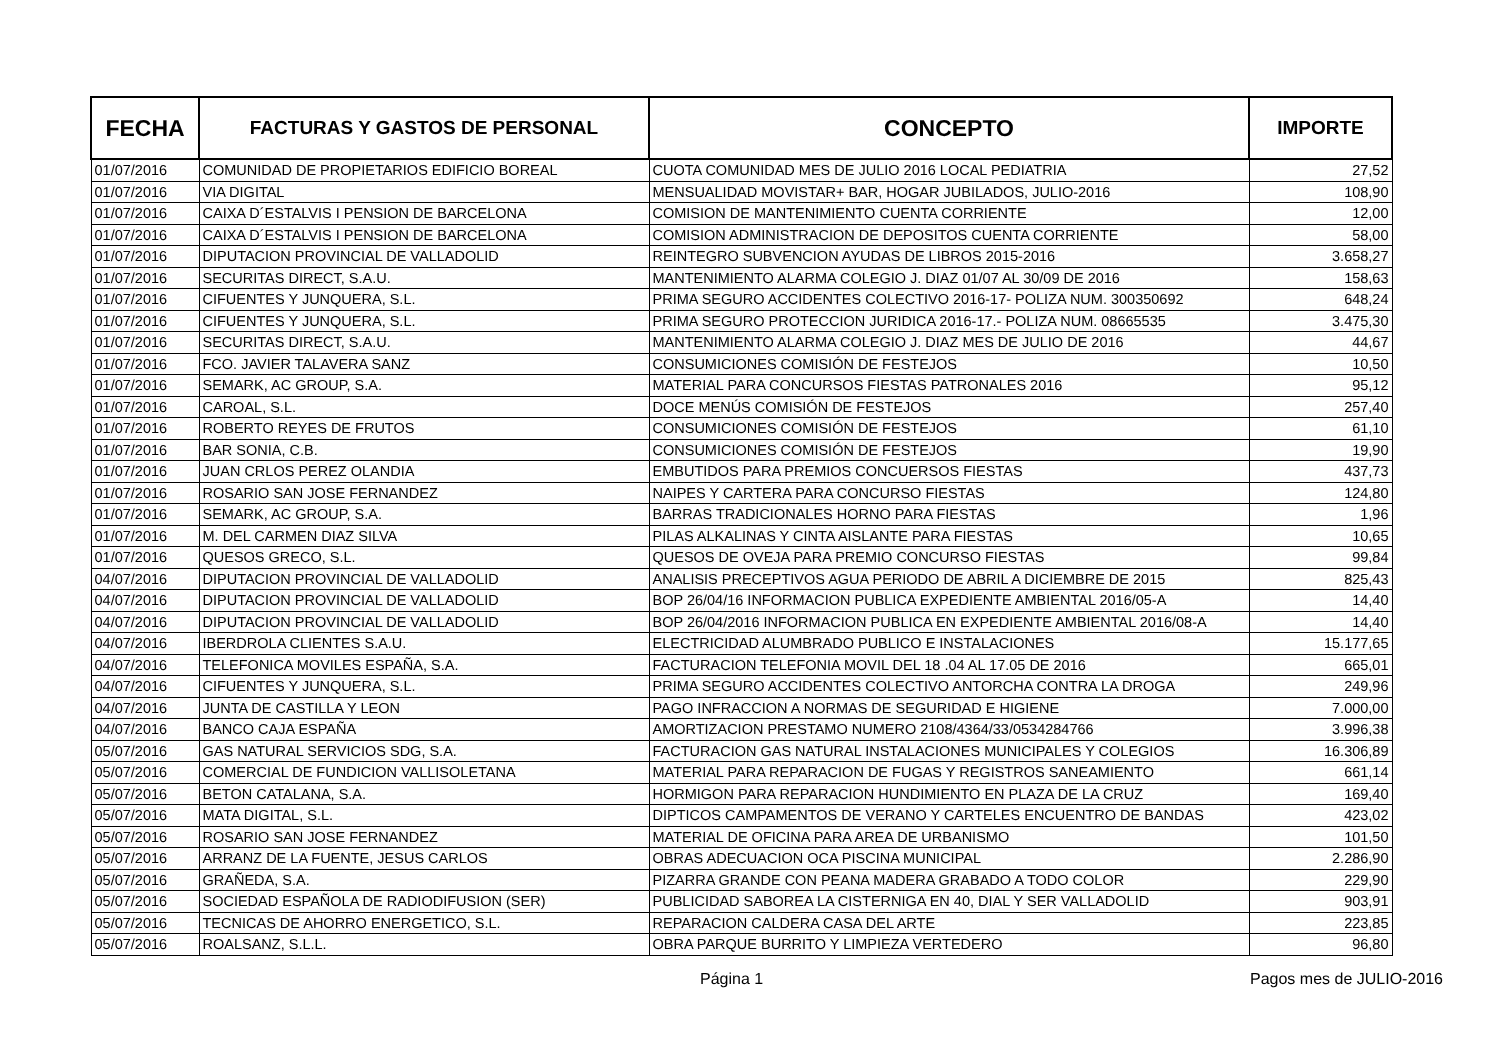| FECHA | FACTURAS Y GASTOS DE PERSONAL | CONCEPTO | IMPORTE |
| --- | --- | --- | --- |
| 01/07/2016 | COMUNIDAD DE PROPIETARIOS EDIFICIO BOREAL | CUOTA COMUNIDAD MES DE JULIO 2016 LOCAL PEDIATRIA | 27,52 |
| 01/07/2016 | VIA DIGITAL | MENSUALIDAD MOVISTAR+ BAR, HOGAR JUBILADOS, JULIO-2016 | 108,90 |
| 01/07/2016 | CAIXA D´ESTALVIS I PENSION DE BARCELONA | COMISION DE MANTENIMIENTO CUENTA CORRIENTE | 12,00 |
| 01/07/2016 | CAIXA D´ESTALVIS I PENSION DE BARCELONA | COMISION ADMINISTRACION DE DEPOSITOS CUENTA CORRIENTE | 58,00 |
| 01/07/2016 | DIPUTACION PROVINCIAL DE VALLADOLID | REINTEGRO SUBVENCION AYUDAS DE LIBROS 2015-2016 | 3.658,27 |
| 01/07/2016 | SECURITAS DIRECT, S.A.U. | MANTENIMIENTO ALARMA COLEGIO J. DIAZ 01/07 AL 30/09 DE 2016 | 158,63 |
| 01/07/2016 | CIFUENTES Y JUNQUERA, S.L. | PRIMA SEGURO ACCIDENTES COLECTIVO 2016-17- POLIZA NUM. 300350692 | 648,24 |
| 01/07/2016 | CIFUENTES Y JUNQUERA, S.L. | PRIMA SEGURO PROTECCION JURIDICA 2016-17.- POLIZA NUM. 08665535 | 3.475,30 |
| 01/07/2016 | SECURITAS DIRECT, S.A.U. | MANTENIMIENTO ALARMA COLEGIO J. DIAZ MES DE JULIO DE 2016 | 44,67 |
| 01/07/2016 | FCO. JAVIER TALAVERA SANZ | CONSUMICIONES COMISIÓN DE FESTEJOS | 10,50 |
| 01/07/2016 | SEMARK, AC GROUP, S.A. | MATERIAL PARA CONCURSOS FIESTAS PATRONALES 2016 | 95,12 |
| 01/07/2016 | CAROAL, S.L. | DOCE MENÚS COMISIÓN DE FESTEJOS | 257,40 |
| 01/07/2016 | ROBERTO REYES DE FRUTOS | CONSUMICIONES COMISIÓN DE FESTEJOS | 61,10 |
| 01/07/2016 | BAR SONIA, C.B. | CONSUMICIONES COMISIÓN DE FESTEJOS | 19,90 |
| 01/07/2016 | JUAN CRLOS PEREZ OLANDIA | EMBUTIDOS PARA PREMIOS CONCUERSOS FIESTAS | 437,73 |
| 01/07/2016 | ROSARIO SAN JOSE FERNANDEZ | NAIPES Y CARTERA PARA CONCURSO FIESTAS | 124,80 |
| 01/07/2016 | SEMARK, AC GROUP, S.A. | BARRAS TRADICIONALES HORNO PARA FIESTAS | 1,96 |
| 01/07/2016 | M. DEL CARMEN DIAZ SILVA | PILAS ALKALINAS Y CINTA AISLANTE PARA FIESTAS | 10,65 |
| 01/07/2016 | QUESOS GRECO, S.L. | QUESOS DE OVEJA PARA PREMIO CONCURSO FIESTAS | 99,84 |
| 04/07/2016 | DIPUTACION PROVINCIAL DE VALLADOLID | ANALISIS PRECEPTIVOS AGUA PERIODO DE ABRIL A DICIEMBRE DE 2015 | 825,43 |
| 04/07/2016 | DIPUTACION PROVINCIAL DE VALLADOLID | BOP 26/04/16 INFORMACION PUBLICA EXPEDIENTE AMBIENTAL 2016/05-A | 14,40 |
| 04/07/2016 | DIPUTACION PROVINCIAL DE VALLADOLID | BOP 26/04/2016 INFORMACION PUBLICA EN EXPEDIENTE AMBIENTAL 2016/08-A | 14,40 |
| 04/07/2016 | IBERDROLA CLIENTES S.A.U. | ELECTRICIDAD ALUMBRADO PUBLICO E INSTALACIONES | 15.177,65 |
| 04/07/2016 | TELEFONICA MOVILES ESPAÑA, S.A. | FACTURACION TELEFONIA MOVIL DEL 18 .04 AL 17.05 DE 2016 | 665,01 |
| 04/07/2016 | CIFUENTES Y JUNQUERA, S.L. | PRIMA SEGURO ACCIDENTES COLECTIVO ANTORCHA CONTRA LA DROGA | 249,96 |
| 04/07/2016 | JUNTA DE CASTILLA Y LEON | PAGO INFRACCION A NORMAS DE SEGURIDAD E HIGIENE | 7.000,00 |
| 04/07/2016 | BANCO CAJA ESPAÑA | AMORTIZACION PRESTAMO NUMERO 2108/4364/33/0534284766 | 3.996,38 |
| 05/07/2016 | GAS NATURAL SERVICIOS SDG, S.A. | FACTURACION GAS NATURAL INSTALACIONES MUNICIPALES Y COLEGIOS | 16.306,89 |
| 05/07/2016 | COMERCIAL DE FUNDICION VALLISOLETANA | MATERIAL PARA REPARACION DE FUGAS Y REGISTROS SANEAMIENTO | 661,14 |
| 05/07/2016 | BETON CATALANA, S.A. | HORMIGON PARA REPARACION HUNDIMIENTO EN PLAZA DE LA CRUZ | 169,40 |
| 05/07/2016 | MATA DIGITAL, S.L. | DIPTICOS CAMPAMENTOS DE VERANO Y CARTELES ENCUENTRO DE BANDAS | 423,02 |
| 05/07/2016 | ROSARIO SAN JOSE FERNANDEZ | MATERIAL DE OFICINA PARA AREA DE URBANISMO | 101,50 |
| 05/07/2016 | ARRANZ DE LA FUENTE, JESUS CARLOS | OBRAS ADECUACION OCA PISCINA MUNICIPAL | 2.286,90 |
| 05/07/2016 | GRAÑEDA, S.A. | PIZARRA GRANDE CON PEANA MADERA GRABADO A TODO COLOR | 229,90 |
| 05/07/2016 | SOCIEDAD ESPAÑOLA DE RADIODIFUSION (SER) | PUBLICIDAD SABOREA LA CISTERNIGA EN 40, DIAL Y SER VALLADOLID | 903,91 |
| 05/07/2016 | TECNICAS DE AHORRO ENERGETICO, S.L. | REPARACION CALDERA CASA DEL ARTE | 223,85 |
| 05/07/2016 | ROALSANZ, S.L.L. | OBRA PARQUE BURRITO Y LIMPIEZA VERTEDERO | 96,80 |
Página 1 Pagos mes de JULIO-2016